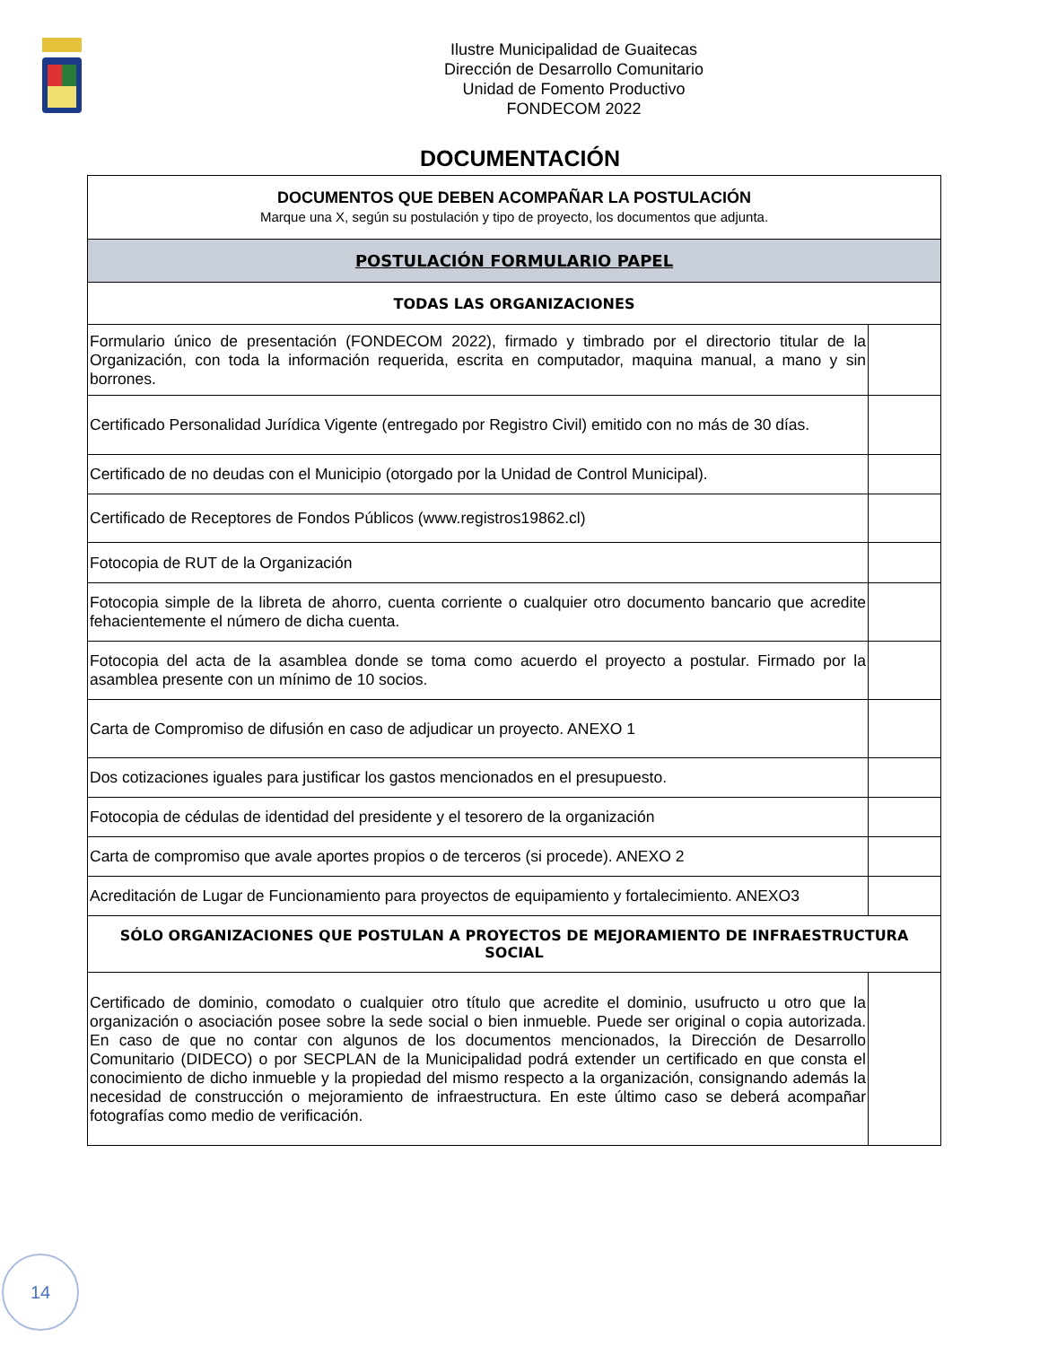Ilustre Municipalidad de Guaitecas
Dirección de Desarrollo Comunitario
Unidad de Fomento Productivo
FONDECOM 2022
DOCUMENTACIÓN
| DOCUMENTOS QUE DEBEN ACOMPAÑAR LA POSTULACIÓN Marque una X, según su postulación y tipo de proyecto, los documentos que adjunta. | |
| POSTULACIÓN FORMULARIO PAPEL | |
| TODAS LAS ORGANIZACIONES | |
| Formulario único de presentación (FONDECOM 2022), firmado y timbrado por el directorio titular de la Organización, con toda la información requerida, escrita en computador, maquina manual, a mano y sin borrones. | |
| Certificado Personalidad Jurídica Vigente (entregado por Registro Civil) emitido con no más de 30 días. | |
| Certificado de no deudas con el Municipio (otorgado por la Unidad de Control Municipal). | |
| Certificado de Receptores de Fondos Públicos (www.registros19862.cl) | |
| Fotocopia de RUT de la Organización | |
| Fotocopia simple de la libreta de ahorro, cuenta corriente o cualquier otro documento bancario que acredite fehacientemente el número de dicha cuenta. | |
| Fotocopia del acta de la asamblea donde se toma como acuerdo el proyecto a postular. Firmado por la asamblea presente con un mínimo de 10 socios. | |
| Carta de Compromiso de difusión en caso de adjudicar un proyecto. ANEXO 1 | |
| Dos cotizaciones iguales para justificar los gastos mencionados en el presupuesto. | |
| Fotocopia de cédulas de identidad del presidente y el tesorero de la organización | |
| Carta de compromiso que avale aportes propios o de terceros (si procede). ANEXO 2 | |
| Acreditación de Lugar de Funcionamiento para proyectos de equipamiento y fortalecimiento. ANEXO3 | |
| SÓLO ORGANIZACIONES QUE POSTULAN A PROYECTOS DE MEJORAMIENTO DE INFRAESTRUCTURA SOCIAL | |
| Certificado de dominio, comodato o cualquier otro título que acredite el dominio, usufructo u otro que la organización o asociación posee sobre la sede social o bien inmueble. Puede ser original o copia autorizada. En caso de que no contar con algunos de los documentos mencionados, la Dirección de Desarrollo Comunitario (DIDECO) o por SECPLAN de la Municipalidad podrá extender un certificado en que consta el conocimiento de dicho inmueble y la propiedad del mismo respecto a la organización, consignando además la necesidad de construcción o mejoramiento de infraestructura. En este último caso se deberá acompañar fotografías como medio de verificación. | |
14